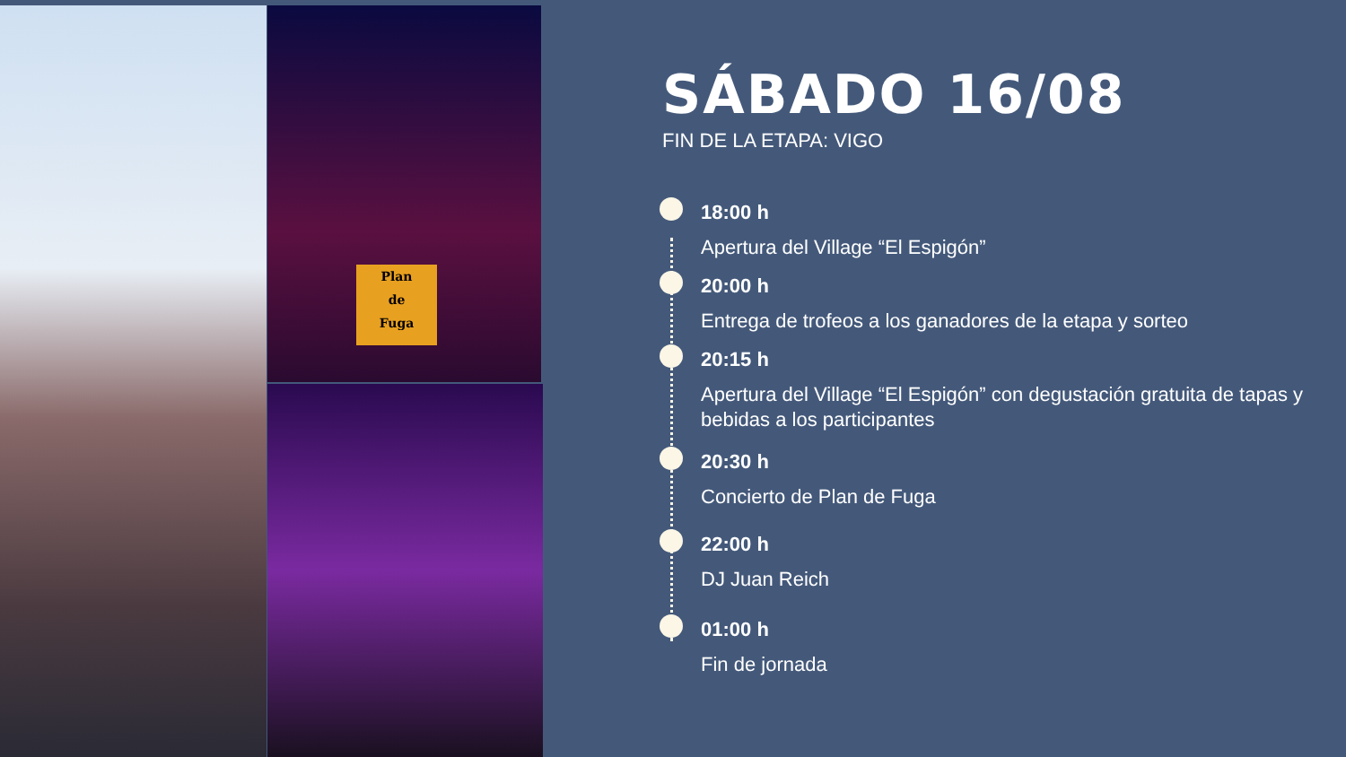Plan
de
Fuga
SÁBADO 16/08
FIN DE LA ETAPA: VIGO
18:00 h
Apertura del Village “El Espigón”
20:00 h
Entrega de trofeos a los ganadores de la etapa y sorteo
20:15 h
Apertura del Village “El Espigón” con degustación gratuita de tapas y bebidas a los participantes
20:30 h
Concierto de Plan de Fuga
22:00 h
DJ Juan Reich
01:00 h
Fin de jornada